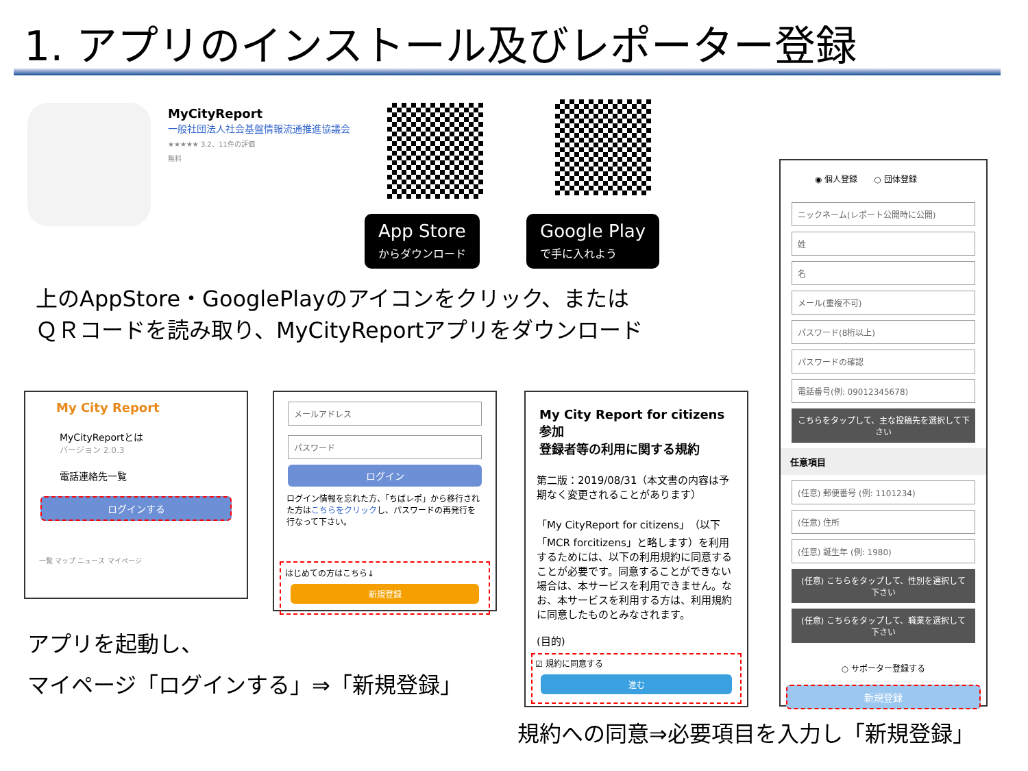1. アプリのインストール及びレポーター登録
MyCityReport
一般社団法人社会基盤情報流通推進協議会
★★★★★ 3.2、11件の評価
無料
App Store
からダウンロード
Google Play
で手に入れよう
上のAppStore・GooglePlayのアイコンをクリック、または
ＱＲコードを読み取り、MyCityReportアプリをダウンロード
My City Report
MyCityReportとは
バージョン 2.0.3
電話連絡先一覧
ログインする
一覧 マップ ニュース マイページ
メールアドレス
パスワード
ログイン
ログイン情報を忘れた方、「ちばレポ」から移行された方はこちらをクリックし、パスワードの再発行を行なって下さい。
はじめての方はこちら↓
新規登録
My City Report for citizens参加
登録者等の利用に関する規約
第二版：2019/08/31（本文書の内容は予期なく変更されることがあります）
「My CityReport for citizens」（以下「MCR forcitizens」と略します）を利用するためには、以下の利用規約に同意することが必要です。同意することができない場合は、本サービスを利用できません。なお、本サービスを利用する方は、利用規約に同意したものとみなされます。
(目的)
☑ 規約に同意する
進む
◉ 個人登録　　○ 団体登録
ニックネーム(レポート公開時に公開)
姓
名
メール(重複不可)
パスワード(8桁以上)
パスワードの確認
電話番号(例: 09012345678)
こちらをタップして、主な投稿先を選択して下さい
任意項目
(任意) 郵便番号 (例: 1101234)
(任意) 住所
(任意) 誕生年 (例: 1980)
(任意) こちらをタップして、性別を選択して下さい
(任意) こちらをタップして、職業を選択して下さい
○ サポーター登録する
新規登録
アプリを起動し、
マイページ「ログインする」⇒「新規登録」
規約への同意⇒必要項目を入力し「新規登録」